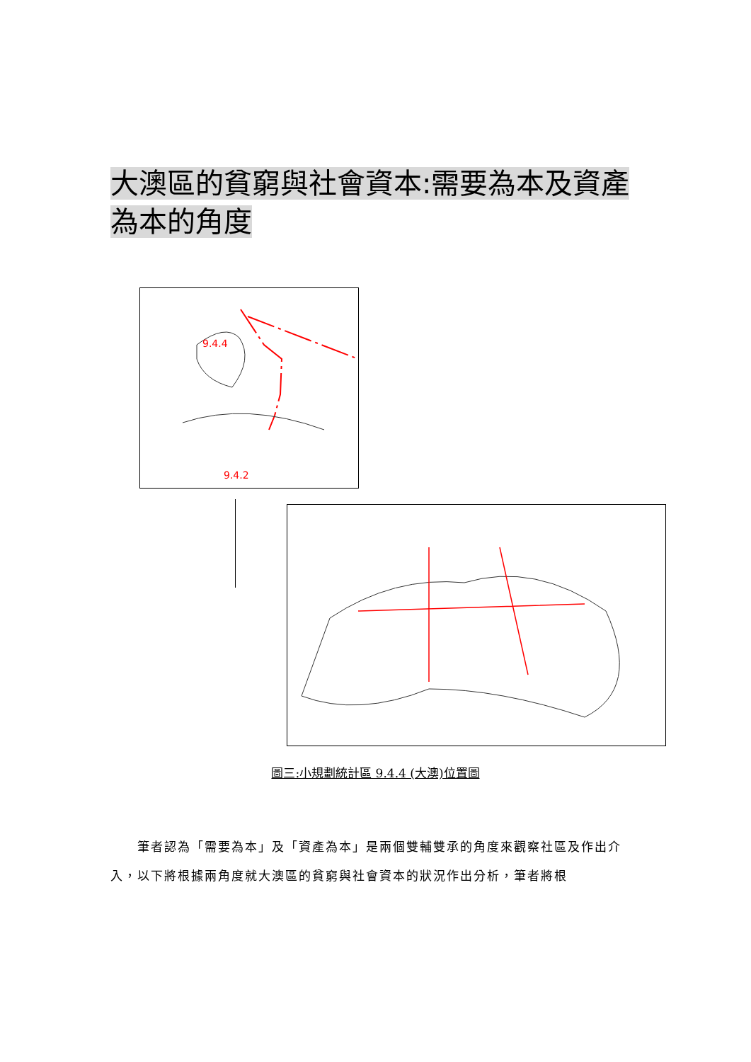大澳區的貧窮與社會資本:需要為本及資產為本的角度
9.4.4
9.4.2
圖三:小規劃統計區 9.4.4 (大澳)位置圖
　　筆者認為「需要為本」及「資產為本」是兩個雙輔雙承的角度來觀察社區及作出介入，以下將根據兩角度就大澳區的貧窮與社會資本的狀況作出分析，筆者將根